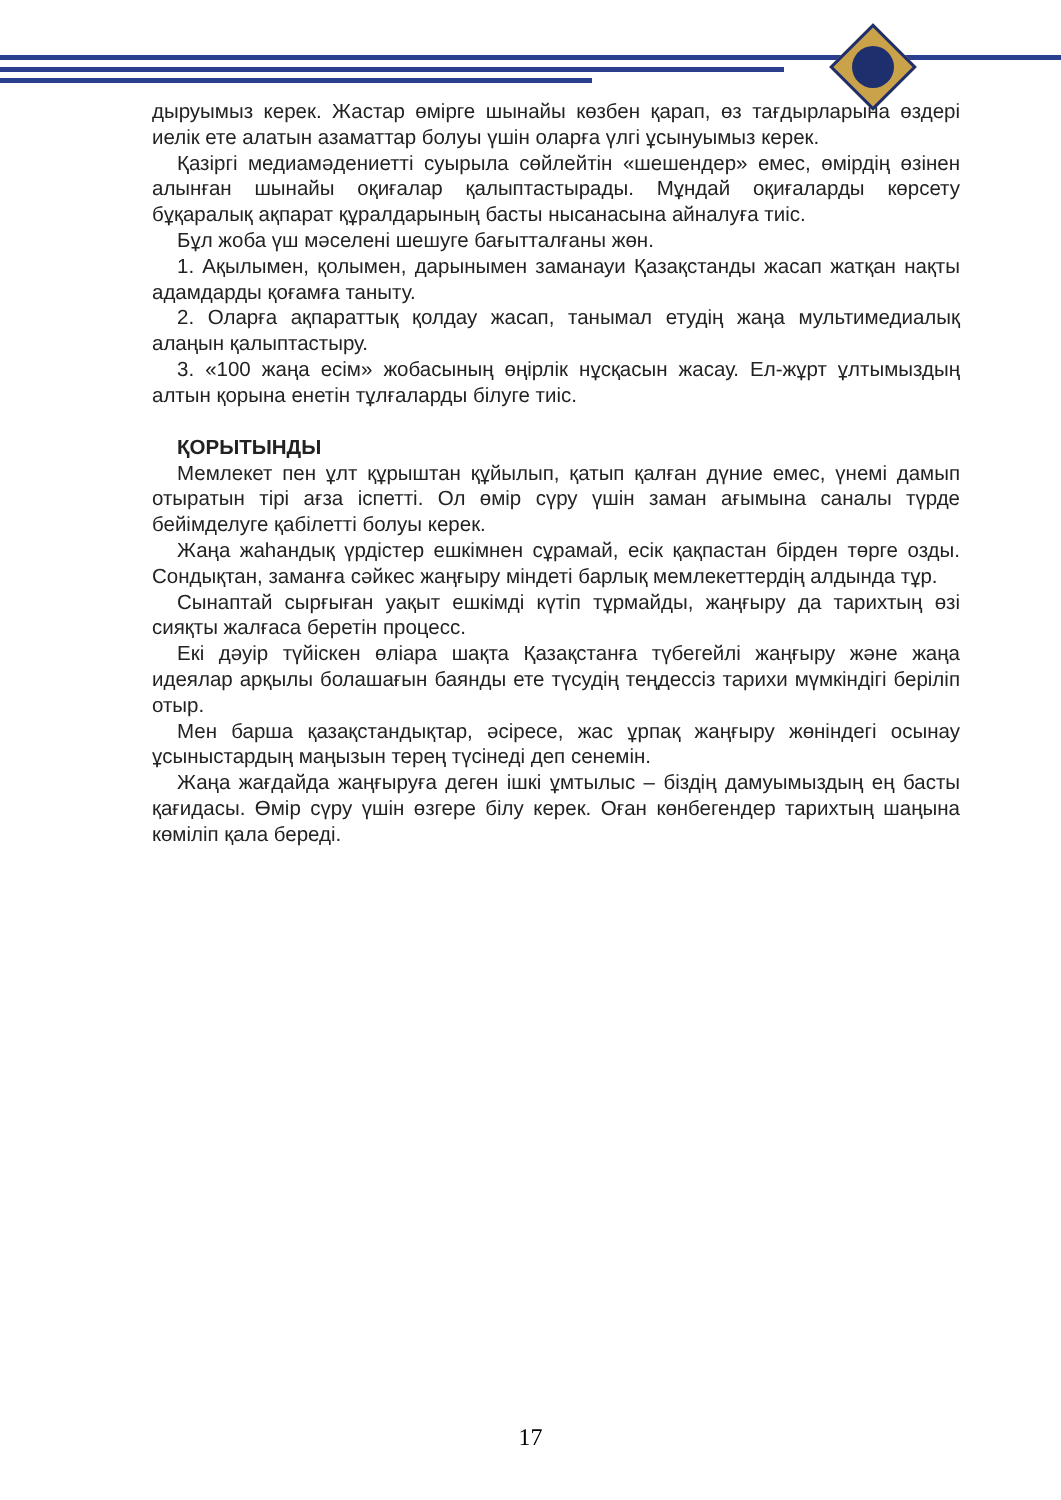дыруымыз керек. Жастар өмірге шынайы көзбен қарап, өз тағдырларына өздері иелік ете алатын азаматтар болуы үшін оларға үлгі ұсынуымыз керек.
Қазіргі медиамәдениетті суырыла сөйлейтін «шешендер» емес, өмірдің өзінен алынған шынайы оқиғалар қалыптастырады. Мұндай оқиғаларды көрсету бұқаралық ақпарат құралдарының басты нысанасына айналуға тиіс.
Бұл жоба үш мәселені шешуге бағытталғаны жөн.
1. Ақылымен, қолымен, дарынымен заманауи Қазақстанды жасап жатқан нақты адамдарды қоғамға таныту.
2. Оларға ақпараттық қолдау жасап, танымал етудің жаңа мультимедиалық алаңын қалыптастыру.
3. «100 жаңа есім» жобасының өңірлік нұсқасын жасау. Ел-жұрт ұлтымыздың алтын қорына енетін тұлғаларды білуге тиіс.
ҚОРЫТЫНДЫ
Мемлекет пен ұлт құрыштан құйылып, қатып қалған дүние емес, үнемі дамып отыратын тірі ағза іспетті. Ол өмір сүру үшін заман ағымына саналы түрде бейімделуге қабілетті болуы керек.
Жаңа жаһандық үрдістер ешкімнен сұрамай, есік қақпастан бірден төрге озды. Сондықтан, заманға сәйкес жаңғыру міндеті барлық мемлекеттердің алдында тұр.
Сынаптай сырғыған уақыт ешкімді күтіп тұрмайды, жаңғыру да тарихтың өзі сияқты жалғаса беретін процесс.
Екі дәуір түйіскен өліара шақта Қазақстанға түбегейлі жаңғыру және жаңа идеялар арқылы болашағын баянды ете түсудің теңдессіз тарихи мүмкіндігі беріліп отыр.
Мен барша қазақстандықтар, әсіресе, жас ұрпақ жаңғыру жөніндегі осынау ұсыныстардың маңызын терең түсінеді деп сенемін.
Жаңа жағдайда жаңғыруға деген ішкі ұмтылыс – біздің дамуымыздың ең басты қағидасы. Өмір сүру үшін өзгере білу керек. Оған көнбегендер тарихтың шаңына көміліп қала береді.
17